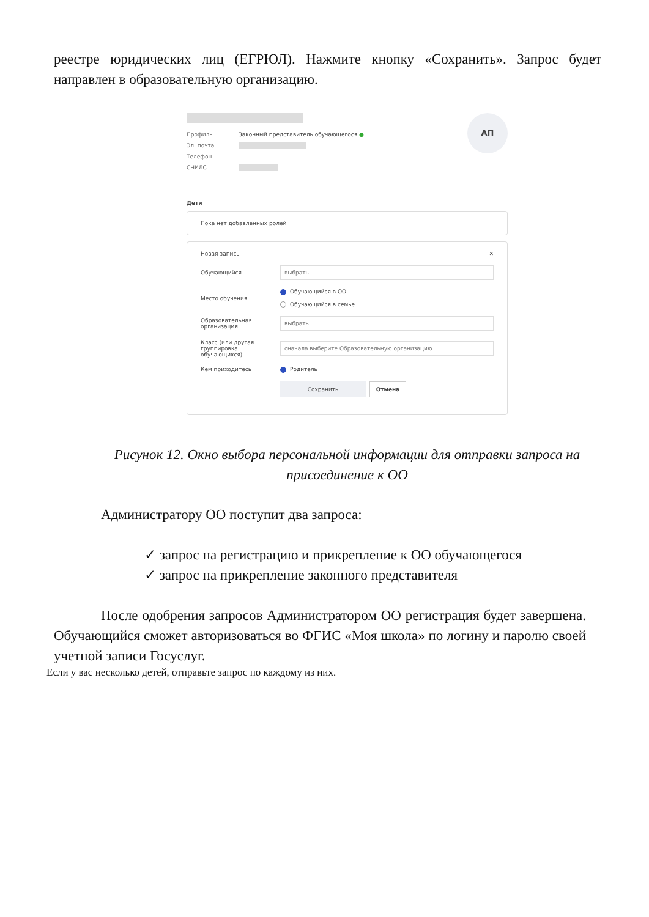реестре юридических лиц (ЕГРЮЛ). Нажмите кнопку «Сохранить». Запрос будет направлен в образовательную организацию.
Профиль Законный представитель обучающегося ●
Эл. почта
Телефон
СНИЛС
АП
Дети
Пока нет добавленных ролей
Новая запись ✕
Обучающийся выбрать
Место обучения Обучающийся в ОО
Обучающийся в семье
Образовательная организация выбрать
Класс (или другая группировка обучающихся) сначала выберите Образовательную организацию
Кем приходитесь Родитель
Сохранить Отмена
Рисунок 12. Окно выбора персональной информации для отправки запроса на присоединение к ОО
Администратору ОО поступит два запроса:
✓ запрос на регистрацию и прикрепление к ОО обучающегося
✓ запрос на прикрепление законного представителя
После одобрения запросов Администратором ОО регистрация будет завершена. Обучающийся сможет авторизоваться во ФГИС «Моя школа» по логину и паролю своей учетной записи Госуслуг.
Если у вас несколько детей, отправьте запрос по каждому из них.